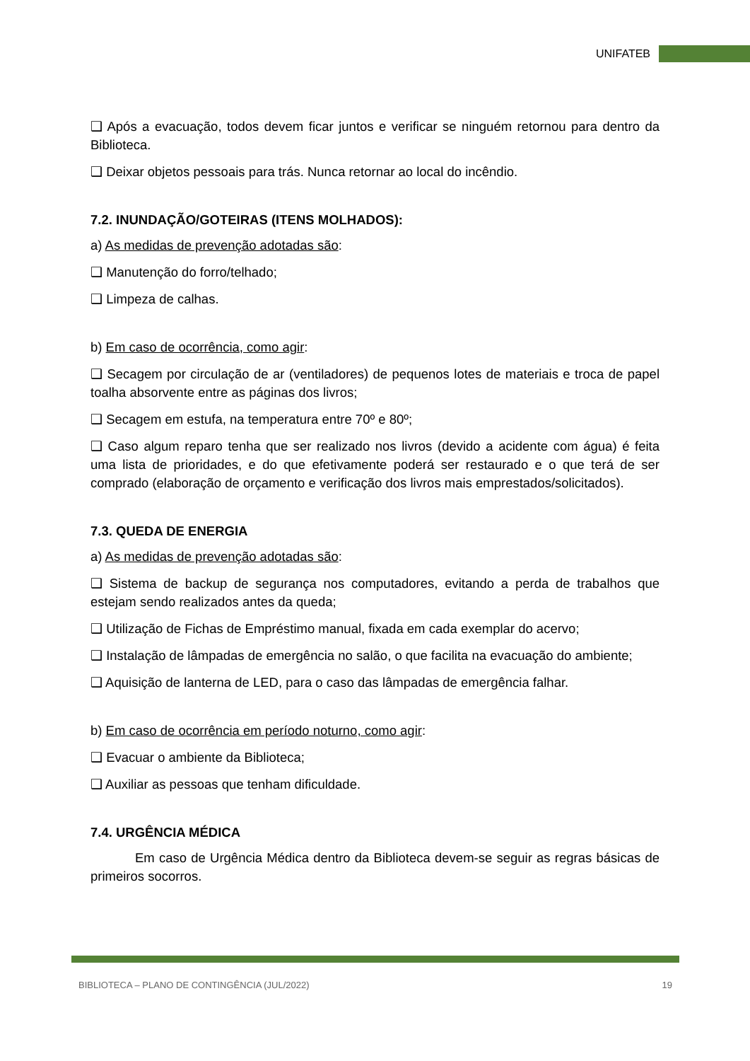UNIFATEB
❑ Após a evacuação, todos devem ficar juntos e verificar se ninguém retornou para dentro da Biblioteca.
❑ Deixar objetos pessoais para trás. Nunca retornar ao local do incêndio.
7.2. INUNDAÇÃO/GOTEIRAS (ITENS MOLHADOS):
a) As medidas de prevenção adotadas são:
❑ Manutenção do forro/telhado;
❑ Limpeza de calhas.
b) Em caso de ocorrência, como agir:
❑ Secagem por circulação de ar (ventiladores) de pequenos lotes de materiais e troca de papel toalha absorvente entre as páginas dos livros;
❑ Secagem em estufa, na temperatura entre 70º e 80º;
❑ Caso algum reparo tenha que ser realizado nos livros (devido a acidente com água) é feita uma lista de prioridades, e do que efetivamente poderá ser restaurado e o que terá de ser comprado (elaboração de orçamento e verificação dos livros mais emprestados/solicitados).
7.3. QUEDA DE ENERGIA
a) As medidas de prevenção adotadas são:
❑ Sistema de backup de segurança nos computadores, evitando a perda de trabalhos que estejam sendo realizados antes da queda;
❑ Utilização de Fichas de Empréstimo manual, fixada em cada exemplar do acervo;
❑ Instalação de lâmpadas de emergência no salão, o que facilita na evacuação do ambiente;
❑ Aquisição de lanterna de LED, para o caso das lâmpadas de emergência falhar.
b) Em caso de ocorrência em período noturno, como agir:
❑ Evacuar o ambiente da Biblioteca;
❑ Auxiliar as pessoas que tenham dificuldade.
7.4. URGÊNCIA MÉDICA
Em caso de Urgência Médica dentro da Biblioteca devem-se seguir as regras básicas de primeiros socorros.
BIBLIOTECA – PLANO DE CONTINGÊNCIA (JUL/2022) 19